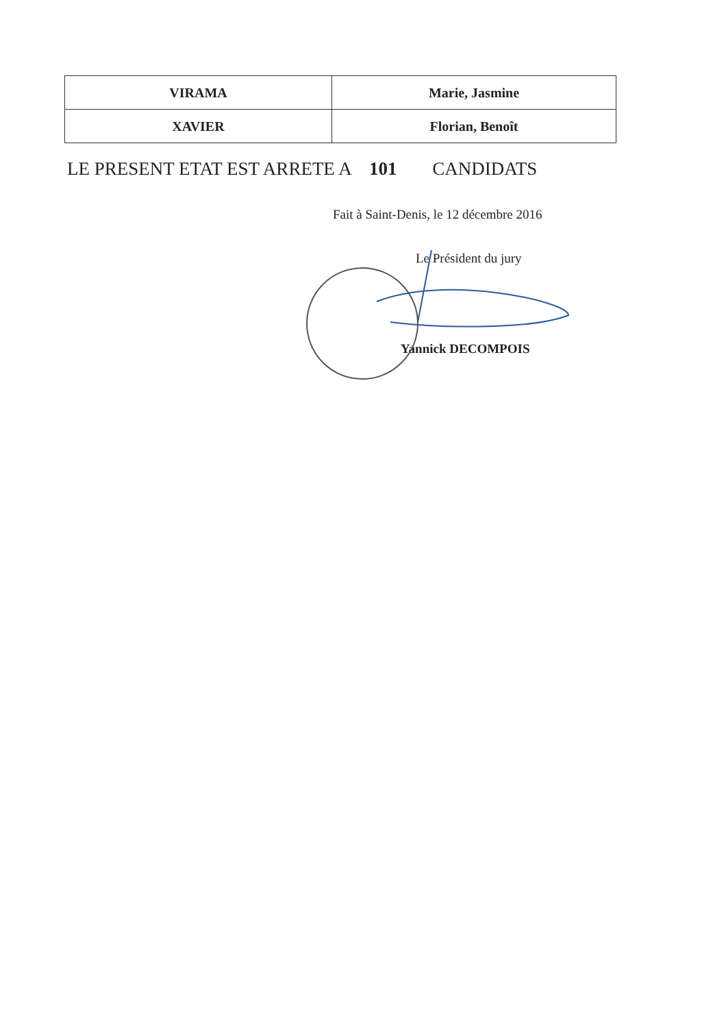| VIRAMA | Marie, Jasmine |
| XAVIER | Florian, Benoît |
LE PRESENT ETAT EST ARRETE A 101 CANDIDATS
Fait à Saint-Denis, le 12 décembre 2016
Le Président du jury
Yannick DECOMPOIS